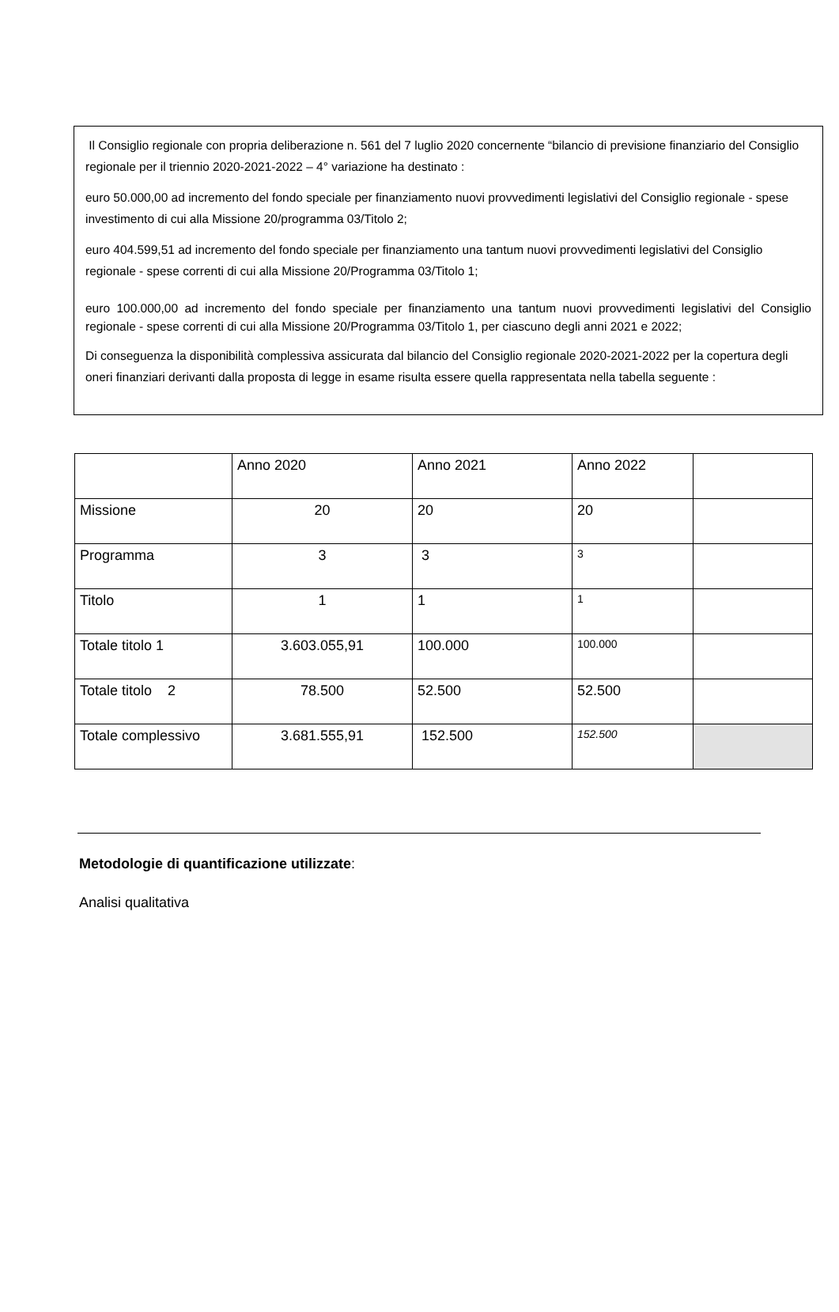Il Consiglio regionale con propria deliberazione n. 561 del 7 luglio 2020 concernente “bilancio di previsione finanziario del Consiglio regionale per il triennio 2020-2021-2022 – 4° variazione ha destinato :
euro 50.000,00 ad incremento del fondo speciale per finanziamento nuovi provvedimenti legislativi del Consiglio regionale - spese investimento di cui alla Missione 20/programma 03/Titolo 2;
euro 404.599,51 ad incremento del fondo speciale per finanziamento una tantum nuovi provvedimenti legislativi del Consiglio regionale - spese correnti di cui alla Missione 20/Programma 03/Titolo 1;
euro 100.000,00 ad incremento del fondo speciale per finanziamento una tantum nuovi provvedimenti legislativi del Consiglio regionale - spese correnti di cui alla Missione 20/Programma 03/Titolo 1, per ciascuno degli anni 2021 e 2022;
Di conseguenza la disponibilità complessiva assicurata dal bilancio del Consiglio regionale 2020-2021-2022 per la copertura degli oneri finanziari derivanti dalla proposta di legge in esame risulta essere quella rappresentata nella tabella seguente :
| | Anno 2020 | Anno 2021 | Anno 2022 | |
| Missione | 20 | 20 | 20 | |
| Programma | 3 | 3 | 3 | |
| Titolo | 1 | 1 | 1 | |
| Totale titolo 1 | 3.603.055,91 | 100.000 | 100.000 | |
| Totale titolo 2 | 78.500 | 52.500 | 52.500 | |
| Totale complessivo | 3.681.555,91 | 152.500 | 152.500 | |
Metodologie di quantificazione utilizzate:
Analisi qualitativa